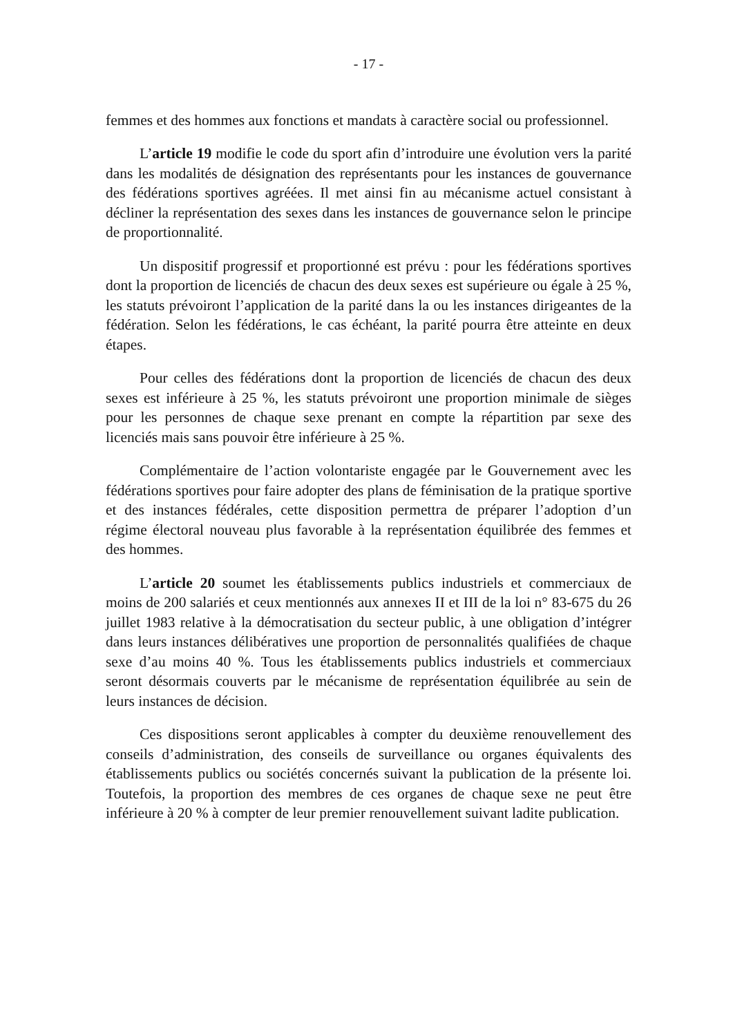- 17 -
femmes et des hommes aux fonctions et mandats à caractère social ou professionnel.
L’article 19 modifie le code du sport afin d’introduire une évolution vers la parité dans les modalités de désignation des représentants pour les instances de gouvernance des fédérations sportives agréées. Il met ainsi fin au mécanisme actuel consistant à décliner la représentation des sexes dans les instances de gouvernance selon le principe de proportionnalité.
Un dispositif progressif et proportionné est prévu : pour les fédérations sportives dont la proportion de licenciés de chacun des deux sexes est supérieure ou égale à 25 %, les statuts prévoiront l’application de la parité dans la ou les instances dirigeantes de la fédération. Selon les fédérations, le cas échéant, la parité pourra être atteinte en deux étapes.
Pour celles des fédérations dont la proportion de licenciés de chacun des deux sexes est inférieure à 25 %, les statuts prévoiront une proportion minimale de sièges pour les personnes de chaque sexe prenant en compte la répartition par sexe des licenciés mais sans pouvoir être inférieure à 25 %.
Complémentaire de l’action volontariste engagée par le Gouvernement avec les fédérations sportives pour faire adopter des plans de féminisation de la pratique sportive et des instances fédérales, cette disposition permettra de préparer l’adoption d’un régime électoral nouveau plus favorable à la représentation équilibrée des femmes et des hommes.
L’article 20 soumet les établissements publics industriels et commerciaux de moins de 200 salariés et ceux mentionnés aux annexes II et III de la loi n° 83-675 du 26 juillet 1983 relative à la démocratisation du secteur public, à une obligation d’intégrer dans leurs instances délibératives une proportion de personnalités qualifiées de chaque sexe d’au moins 40 %. Tous les établissements publics industriels et commerciaux seront désormais couverts par le mécanisme de représentation équilibrée au sein de leurs instances de décision.
Ces dispositions seront applicables à compter du deuxième renouvellement des conseils d’administration, des conseils de surveillance ou organes équivalents des établissements publics ou sociétés concernés suivant la publication de la présente loi. Toutefois, la proportion des membres de ces organes de chaque sexe ne peut être inférieure à 20 % à compter de leur premier renouvellement suivant ladite publication.